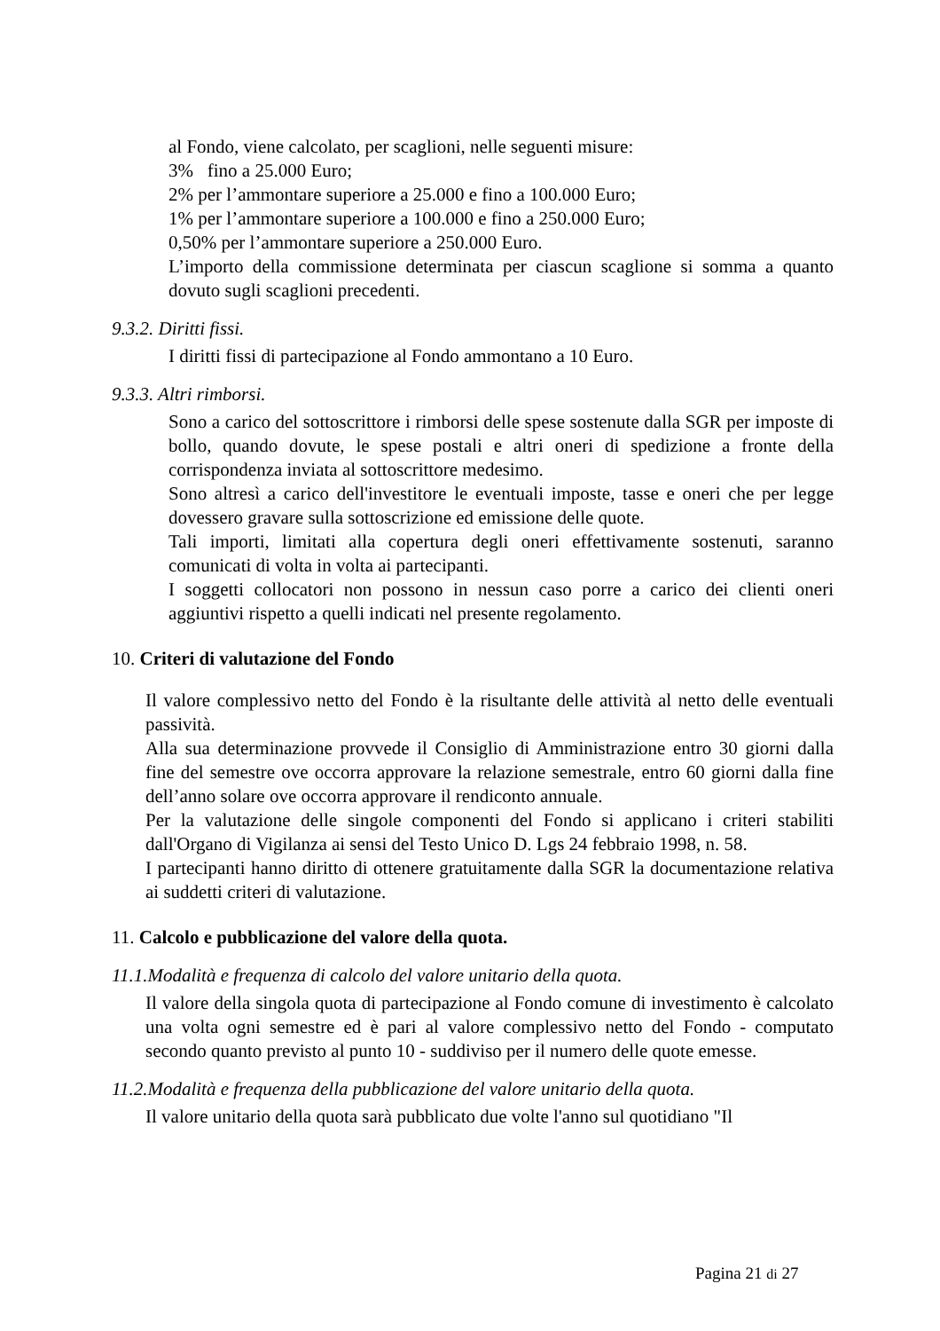al Fondo, viene calcolato, per scaglioni, nelle seguenti misure:
3% fino a 25.000 Euro;
2% per l’ammontare superiore a 25.000 e fino a 100.000 Euro;
1% per l’ammontare superiore a 100.000 e fino a 250.000 Euro;
0,50% per l’ammontare superiore a 250.000 Euro.
L’importo della commissione determinata per ciascun scaglione si somma a quanto dovuto sugli scaglioni precedenti.
9.3.2. Diritti fissi.
I diritti fissi di partecipazione al Fondo ammontano a 10 Euro.
9.3.3. Altri rimborsi.
Sono a carico del sottoscrittore i rimborsi delle spese sostenute dalla SGR per imposte di bollo, quando dovute, le spese postali e altri oneri di spedizione a fronte della corrispondenza inviata al sottoscrittore medesimo.
Sono altresì a carico dell'investitore le eventuali imposte, tasse e oneri che per legge dovessero gravare sulla sottoscrizione ed emissione delle quote.
Tali importi, limitati alla copertura degli oneri effettivamente sostenuti, saranno comunicati di volta in volta ai partecipanti.
I soggetti collocatori non possono in nessun caso porre a carico dei clienti oneri aggiuntivi rispetto a quelli indicati nel presente regolamento.
10. Criteri di valutazione del Fondo
Il valore complessivo netto del Fondo è la risultante delle attività al netto delle eventuali passività.
Alla sua determinazione provvede il Consiglio di Amministrazione entro 30 giorni dalla fine del semestre ove occorra approvare la relazione semestrale, entro 60 giorni dalla fine dell’anno solare ove occorra approvare il rendiconto annuale.
Per la valutazione delle singole componenti del Fondo si applicano i criteri stabiliti dall'Organo di Vigilanza ai sensi del Testo Unico D. Lgs 24 febbraio 1998, n. 58.
I partecipanti hanno diritto di ottenere gratuitamente dalla SGR la documentazione relativa ai suddetti criteri di valutazione.
11. Calcolo e pubblicazione del valore della quota.
11.1.Modalità e frequenza di calcolo del valore unitario della quota.
Il valore della singola quota di partecipazione al Fondo comune di investimento è calcolato una volta ogni semestre ed è pari al valore complessivo netto del Fondo - computato secondo quanto previsto al punto 10 - suddiviso per il numero delle quote emesse.
11.2.Modalità e frequenza della pubblicazione del valore unitario della quota.
Il valore unitario della quota sarà pubblicato due volte l'anno sul quotidiano "Il
Pagina 21 di 27